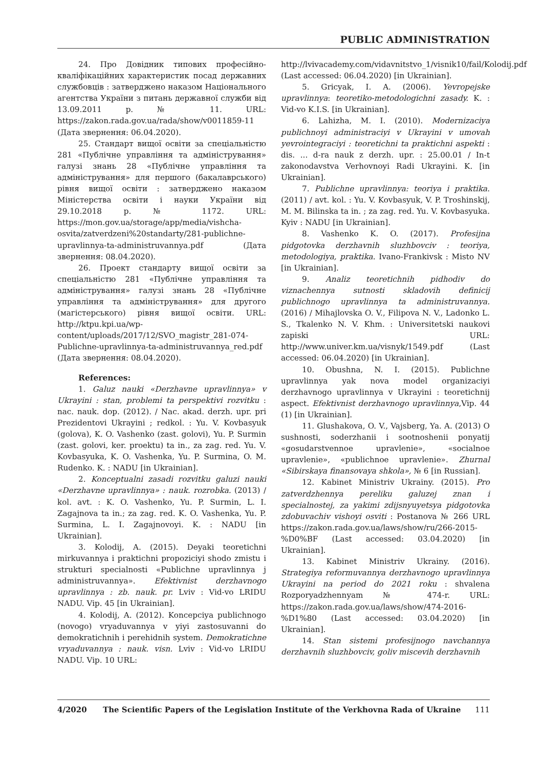PUBLIC ADMINISTRATION
24. Про Довідник типових професійно-кваліфікаційних характеристик посад державних службовців : затверджено наказом Національного агентства України з питань державної служби від 13.09.2011 р. № 11. URL: https://zakon.rada.gov.ua/rada/show/v0011859-11 (Дата звернення: 06.04.2020).
25. Стандарт вищої освіти за спеціальністю 281 «Публічне управління та адміністрування» галузі знань 28 «Публічне управління та адміністрування» для першого (бакалаврського) рівня вищої освіти : затверджено наказом Міністерства освіти і науки України від 29.10.2018 р. № 1172. URL: https://mon.gov.ua/storage/app/media/vishcha-osvita/zatverdzeni%20standarty/281-publichne-upravlinnya-ta-administruvannya.pdf (Дата звернення: 08.04.2020).
26. Проект стандарту вищої освіти за спеціальністю 281 «Публічне управління та адміністрування» галузі знань 28 «Публічне управління та адміністрування» для другого (магістерського) рівня вищої освіти. URL: http://ktpu.kpi.ua/wp-content/uploads/2017/12/SVO_magistr_281-074-Publichne-upravlinnya-ta-administruvannya_red.pdf (Дата звернення: 08.04.2020).
References:
1. Galuz nauki «Derzhavne upravlinnya» v Ukrayini : stan, problemi ta perspektivi rozvitku : nac. nauk. dop. (2012). / Nac. akad. derzh. upr. pri Prezidentovi Ukrayini ; redkol. : Yu. V. Kovbasyuk (golova), K. O. Vashenko (zast. golovi), Yu. P. Surmin (zast. golovi, ker. proektu) ta in., za zag. red. Yu. V. Kovbasyuka, K. O. Vashenka, Yu. P. Surmina, O. M. Rudenko. K. : NADU [in Ukrainian].
2. Konceptualni zasadi rozvitku galuzi nauki «Derzhavne upravlinnya» : nauk. rozrobka. (2013) / kol. avt. : K. O. Vashenko, Yu. P. Surmin, L. I. Zagajnova ta in.; za zag. red. K. O. Vashenka, Yu. P. Surmina, L. I. Zagajnovoyi. K. : NADU [in Ukrainian].
3. Kolodij, A. (2015). Deyaki teoretichni mirkuvannya i praktichni propoziciyi shodo zmistu i strukturi specialnosti «Publichne upravlinnya j administruvannya». Efektivnist derzhavnogo upravlinnya : zb. nauk. pr. Lviv : Vid-vo LRIDU NADU. Vip. 45 [in Ukrainian].
4. Kolodij, A. (2012). Koncepciya publichnogo (novogo) vryaduvannya v yiyi zastosuvanni do demokratichnih i perehidnih system. Demokratichne vryaduvannya : nauk. visn. Lviv : Vid-vo LRIDU NADU. Vip. 10 URL:
http://lvivacademy.com/vidavnitstvo_1/visnik10/fail/Kolodij.pdf (Last accessed: 06.04.2020) [in Ukrainian].
5. Gricyak, I. A. (2006). Yevropejske upravlinnya: teoretiko-metodologichni zasady. K. : Vid-vo K.I.S. [in Ukrainian].
6. Lahizha, M. I. (2010). Modernizaciya publichnoyi administraciyi v Ukrayini v umovah yevrointegraciyi : teoretichni ta praktichni aspekti : dis. ... d-ra nauk z derzh. upr. : 25.00.01 / In-t zakonodavstva Verhovnoyi Radi Ukrayini. K. [in Ukrainian].
7. Publichne upravlinnya: teoriya i praktika. (2011) / avt. kol. : Yu. V. Kovbasyuk, V. P. Troshinskij, M. M. Bilinska ta in. ; za zag. red. Yu. V. Kovbasyuka. Kyiv : NADU [in Ukrainian].
8. Vashenko K. O. (2017). Profesijna pidgotovka derzhavnih sluzhbovciv : teoriya, metodologiya, praktika. Ivano-Frankivsk : Misto NV [in Ukrainian].
9. Analiz teoretichnih pidhodiv do viznachennya sutnosti skladovih definicij publichnogo upravlinnya ta administruvannya. (2016) / Mihajlovska O. V., Filipova N. V., Ladonko L. S., Tkalenko N. V. Khm. : Universitetski naukovi zapiski URL: http://www.univer.km.ua/visnyk/1549.pdf (Last accessed: 06.04.2020) [in Ukrainian].
10. Obushna, N. I. (2015). Publichne upravlinnya yak nova model organizaciyi derzhavnogo upravlinnya v Ukrayini : teoretichnij aspect. Efektivnist derzhavnogo upravlinnya,Vip. 44 (1) [in Ukrainian].
11. Glushakova, O. V., Vajsberg, Ya. A. (2013) O sushnosti, soderzhanii i sootnoshenii ponyatij «gosudarstvennoe upravlenie», «socialnoe upravlenie», «publichnoe upravlenie». Zhurnal «Sibirskaya finansovaya shkola», № 6 [in Russian].
12. Kabinet Ministriv Ukrainy. (2015). Pro zatverdzhennya pereliku galuzej znan i specialnostej, za yakimi zdijsnyuyetsya pidgotovka zdobuvachiv vishoyi osviti : Postanova № 266 URL https://zakon.rada.gov.ua/laws/show/ru/266-2015-%D0%BF (Last accessed: 03.04.2020) [in Ukrainian].
13. Kabinet Ministriv Ukrainy. (2016). Strategiya reformuvannya derzhavnogo upravlinnya Ukrayini na period do 2021 roku : shvalena Rozporyadzhennyam № 474-r. URL: https://zakon.rada.gov.ua/laws/show/474-2016-%D1%80 (Last accessed: 03.04.2020) [in Ukrainian].
14. Stan sistemi profesijnogo navchannya derzhavnih sluzhbovciv, goliv miscevih derzhavnih
4/2020 The Scientific Papers of the Legislation Institute of the Verkhovna Rada of Ukraine 111